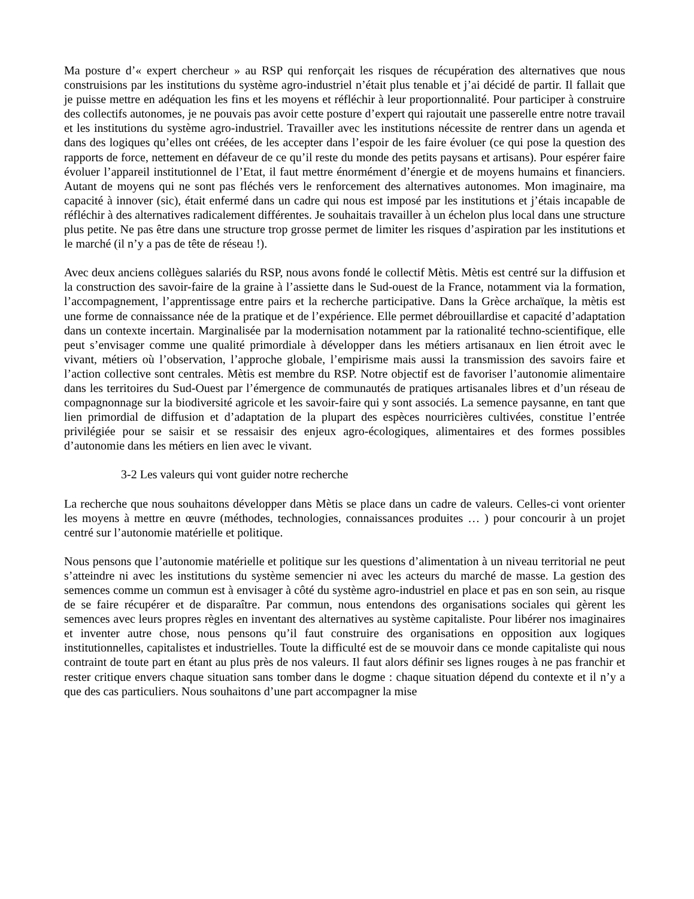Ma posture d’« expert chercheur » au RSP qui renforçait les risques de récupération des alternatives que nous construisions par les institutions du système agro-industriel n’était plus tenable et j’ai décidé de partir. Il fallait que je puisse mettre en adéquation les fins et les moyens et réfléchir à leur proportionnalité. Pour participer à construire des collectifs autonomes, je ne pouvais pas avoir cette posture d’expert qui rajoutait une passerelle entre notre travail et les institutions du système agro-industriel. Travailler avec les institutions nécessite de rentrer dans un agenda et dans des logiques qu’elles ont créées, de les accepter dans l’espoir de les faire évoluer (ce qui pose la question des rapports de force, nettement en défaveur de ce qu’il reste du monde des petits paysans et artisans). Pour espérer faire évoluer l’appareil institutionnel de l’Etat, il faut mettre énormément d’énergie et de moyens humains et financiers. Autant de moyens qui ne sont pas fléchés vers le renforcement des alternatives autonomes. Mon imaginaire, ma capacité à innover (sic), était enfermé dans un cadre qui nous est imposé par les institutions et j’étais incapable de réfléchir à des alternatives radicalement différentes. Je souhaitais travailler à un échelon plus local dans une structure plus petite. Ne pas être dans une structure trop grosse permet de limiter les risques d’aspiration par les institutions et le marché (il n’y a pas de tête de réseau !).
Avec deux anciens collègues salariés du RSP, nous avons fondé le collectif Mètis. Mètis est centré sur la diffusion et la construction des savoir-faire de la graine à l’assiette dans le Sud-ouest de la France, notamment via la formation, l’accompagnement, l’apprentissage entre pairs et la recherche participative. Dans la Grèce archaïque, la mètis est une forme de connaissance née de la pratique et de l’expérience. Elle permet débrouillardise et capacité d’adaptation dans un contexte incertain. Marginalisée par la modernisation notamment par la rationalité techno-scientifique, elle peut s’envisager comme une qualité primordiale à développer dans les métiers artisanaux en lien étroit avec le vivant, métiers où l’observation, l’approche globale, l’empirisme mais aussi la transmission des savoirs faire et l’action collective sont centrales. Mètis est membre du RSP. Notre objectif est de favoriser l’autonomie alimentaire dans les territoires du Sud-Ouest par l’émergence de communautés de pratiques artisanales libres et d’un réseau de compagnonnage sur la biodiversité agricole et les savoir-faire qui y sont associés. La semence paysanne, en tant que lien primordial de diffusion et d’adaptation de la plupart des espèces nourricières cultivées, constitue l’entrée privilégiée pour se saisir et se ressaisir des enjeux agro-écologiques, alimentaires et des formes possibles d’autonomie dans les métiers en lien avec le vivant.
3-2 Les valeurs qui vont guider notre recherche
La recherche que nous souhaitons développer dans Mètis se place dans un cadre de valeurs. Celles-ci vont orienter les moyens à mettre en œuvre (méthodes, technologies, connaissances produites … ) pour concourir à un projet centré sur l’autonomie matérielle et politique.
Nous pensons que l’autonomie matérielle et politique sur les questions d’alimentation à un niveau territorial ne peut s’atteindre ni avec les institutions du système semencier ni avec les acteurs du marché de masse. La gestion des semences comme un commun est à envisager à côté du système agro-industriel en place et pas en son sein, au risque de se faire récupérer et de disparaître. Par commun, nous entendons des organisations sociales qui gèrent les semences avec leurs propres règles en inventant des alternatives au système capitaliste. Pour libérer nos imaginaires et inventer autre chose, nous pensons qu’il faut construire des organisations en opposition aux logiques institutionnelles, capitalistes et industrielles. Toute la difficulté est de se mouvoir dans ce monde capitaliste qui nous contraint de toute part en étant au plus près de nos valeurs. Il faut alors définir ses lignes rouges à ne pas franchir et rester critique envers chaque situation sans tomber dans le dogme : chaque situation dépend du contexte et il n’y a que des cas particuliers. Nous souhaitons d’une part accompagner la mise